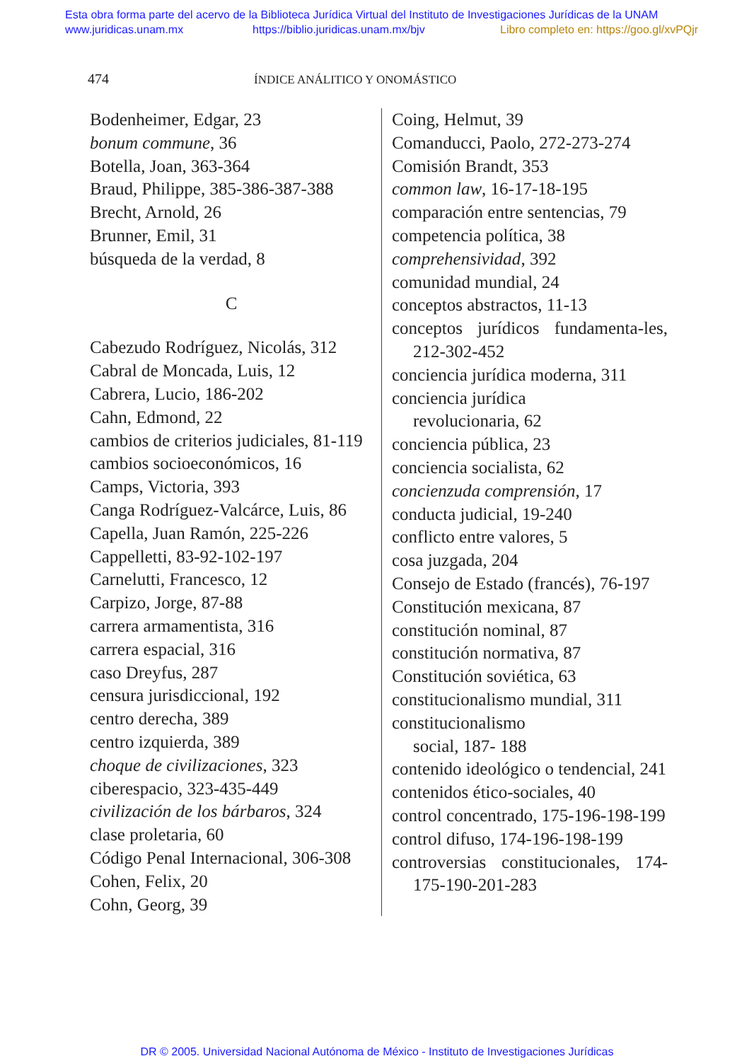Esta obra forma parte del acervo de la Biblioteca Jurídica Virtual del Instituto de Investigaciones Jurídicas de la UNAM
www.juridicas.unam.mx https://biblio.juridicas.unam.mx/bjv Libro completo en: https://goo.gl/xvPQjr
474 ÍNDICE ANÁLITICO Y ONOMÁSTICO
Bodenheimer, Edgar, 23
bonum commune, 36
Botella, Joan, 363-364
Braud, Philippe, 385-386-387-388
Brecht, Arnold, 26
Brunner, Emil, 31
búsqueda de la verdad, 8
C
Cabezudo Rodríguez, Nicolás, 312
Cabral de Moncada, Luis, 12
Cabrera, Lucio, 186-202
Cahn, Edmond, 22
cambios de criterios judiciales, 81-119
cambios socioeconómicos, 16
Camps, Victoria, 393
Canga Rodríguez-Valcárce, Luis, 86
Capella, Juan Ramón, 225-226
Cappelletti, 83-92-102-197
Carnelutti, Francesco, 12
Carpizo, Jorge, 87-88
carrera armamentista, 316
carrera espacial, 316
caso Dreyfus, 287
censura jurisdiccional, 192
centro derecha, 389
centro izquierda, 389
choque de civilizaciones, 323
ciberespacio, 323-435-449
civilización de los bárbaros, 324
clase proletaria, 60
Código Penal Internacional, 306-308
Cohen, Felix, 20
Cohn, Georg, 39
Coing, Helmut, 39
Comanducci, Paolo, 272-273-274
Comisión Brandt, 353
common law, 16-17-18-195
comparación entre sentencias, 79
competencia política, 38
comprehensividad, 392
comunidad mundial, 24
conceptos abstractos, 11-13
conceptos jurídicos fundamenta-les, 212-302-452
conciencia jurídica moderna, 311
conciencia jurídica
revolucionaria, 62
conciencia pública, 23
conciencia socialista, 62
concienzuda comprensión, 17
conducta judicial, 19-240
conflicto entre valores, 5
cosa juzgada, 204
Consejo de Estado (francés), 76-197
Constitución mexicana, 87
constitución nominal, 87
constitución normativa, 87
Constitución soviética, 63
constitucionalismo mundial, 311
constitucionalismo
social, 187- 188
contenido ideológico o tendencial, 241
contenidos ético-sociales, 40
control concentrado, 175-196-198-199
control difuso, 174-196-198-199
controversias constitucionales, 174-175-190-201-283
DR © 2005. Universidad Nacional Autónoma de México - Instituto de Investigaciones Jurídicas